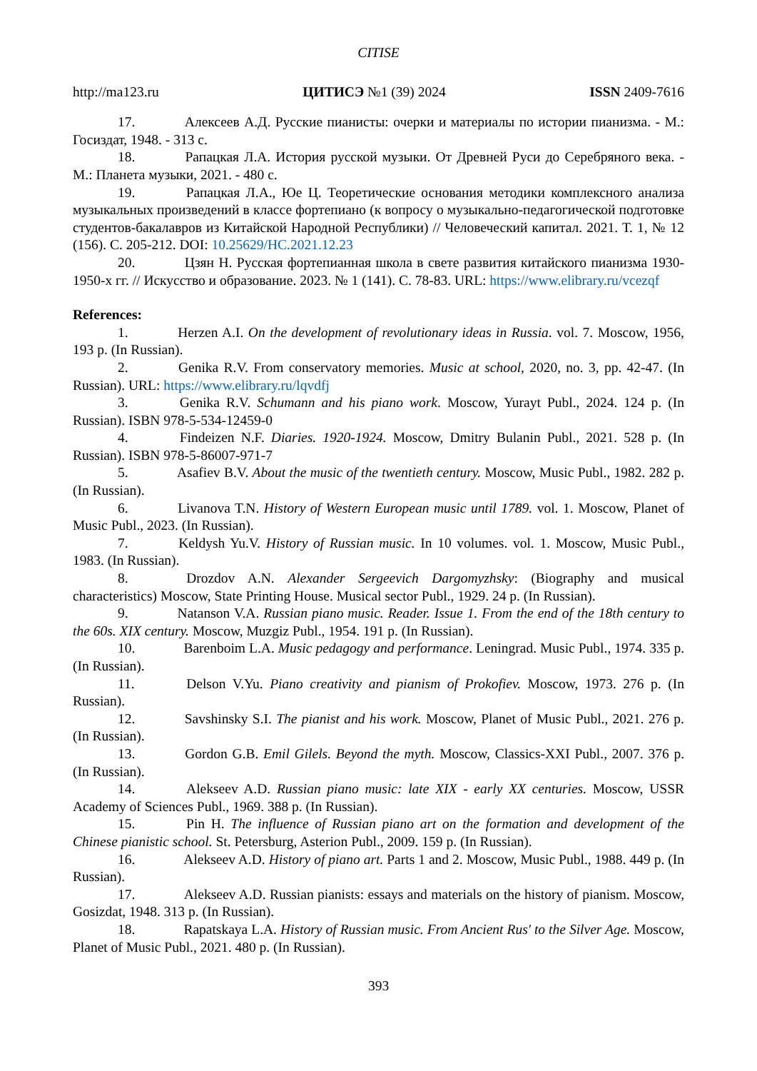CITISE
http://ma123.ru ЦИТИСЭ №1 (39) 2024 ISSN 2409-7616
17. Алексеев А.Д. Русские пианисты: очерки и материалы по истории пианизма. - М.: Госиздат, 1948. - 313 с.
18. Рапацкая Л.А. История русской музыки. От Древней Руси до Серебряного века. - М.: Планета музыки, 2021. - 480 с.
19. Рапацкая Л.А., Юе Ц. Теоретические основания методики комплексного анализа музыкальных произведений в классе фортепиано (к вопросу о музыкально-педагогической подготовке студентов-бакалавров из Китайской Народной Республики) // Человеческий капитал. 2021. Т. 1, № 12 (156). С. 205-212. DOI: 10.25629/HC.2021.12.23
20. Цзян Н. Русская фортепианная школа в свете развития китайского пианизма 1930-1950-х гг. // Искусство и образование. 2023. № 1 (141). С. 78-83. URL: https://www.elibrary.ru/vcezqf
References:
1. Herzen A.I. On the development of revolutionary ideas in Russia. vol. 7. Moscow, 1956, 193 p. (In Russian).
2. Genika R.V. From conservatory memories. Music at school, 2020, no. 3, pp. 42-47. (In Russian). URL: https://www.elibrary.ru/lqvdfj
3. Genika R.V. Schumann and his piano work. Moscow, Yurayt Publ., 2024. 124 p. (In Russian). ISBN 978-5-534-12459-0
4. Findeizen N.F. Diaries. 1920-1924. Moscow, Dmitry Bulanin Publ., 2021. 528 p. (In Russian). ISBN 978-5-86007-971-7
5. Asafiev B.V. About the music of the twentieth century. Moscow, Music Publ., 1982. 282 p. (In Russian).
6. Livanova T.N. History of Western European music until 1789. vol. 1. Moscow, Planet of Music Publ., 2023. (In Russian).
7. Keldysh Yu.V. History of Russian music. In 10 volumes. vol. 1. Moscow, Music Publ., 1983. (In Russian).
8. Drozdov A.N. Alexander Sergeevich Dargomyzhsky: (Biography and musical characteristics) Moscow, State Printing House. Musical sector Publ., 1929. 24 p. (In Russian).
9. Natanson V.A. Russian piano music. Reader. Issue 1. From the end of the 18th century to the 60s. XIX century. Moscow, Muzgiz Publ., 1954. 191 p. (In Russian).
10. Barenboim L.A. Music pedagogy and performance. Leningrad. Music Publ., 1974. 335 p. (In Russian).
11. Delson V.Yu. Piano creativity and pianism of Prokofiev. Moscow, 1973. 276 p. (In Russian).
12. Savshinsky S.I. The pianist and his work. Moscow, Planet of Music Publ., 2021. 276 p. (In Russian).
13. Gordon G.B. Emil Gilels. Beyond the myth. Moscow, Classics-XXI Publ., 2007. 376 p. (In Russian).
14. Alekseev A.D. Russian piano music: late XIX - early XX centuries. Moscow, USSR Academy of Sciences Publ., 1969. 388 p. (In Russian).
15. Pin H. The influence of Russian piano art on the formation and development of the Chinese pianistic school. St. Petersburg, Asterion Publ., 2009. 159 p. (In Russian).
16. Alekseev A.D. History of piano art. Parts 1 and 2. Moscow, Music Publ., 1988. 449 p. (In Russian).
17. Alekseev A.D. Russian pianists: essays and materials on the history of pianism. Moscow, Gosizdat, 1948. 313 p. (In Russian).
18. Rapatskaya L.A. History of Russian music. From Ancient Rus' to the Silver Age. Moscow, Planet of Music Publ., 2021. 480 p. (In Russian).
393